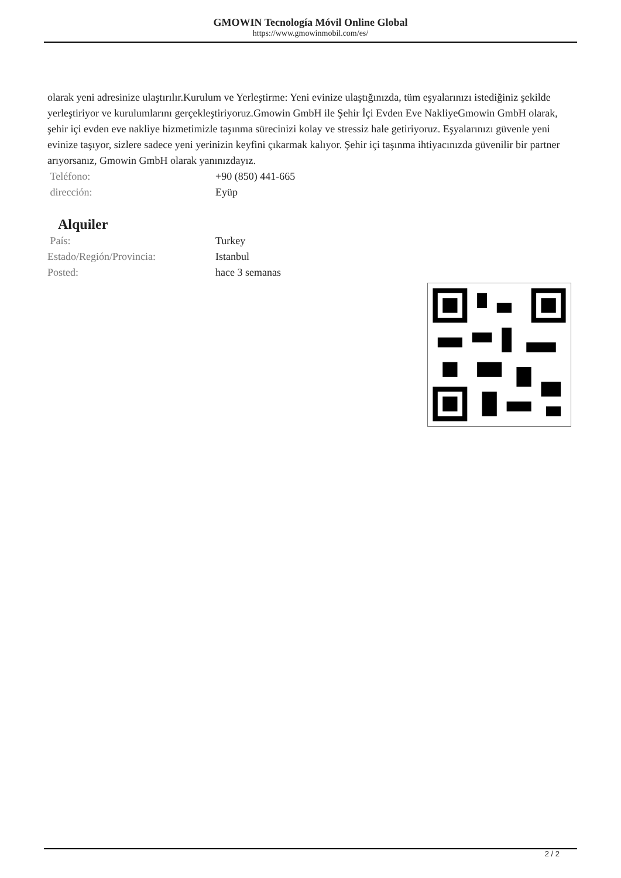GMOWIN Tecnología Móvil Online Global
https://www.gmowinmobil.com/es/
olarak yeni adresinize ulaştırılır.Kurulum ve Yerleştirme: Yeni evinize ulaştığınızda, tüm eşyalarınızı istediğiniz şekilde yerleştiriyor ve kurulumlarını gerçekleştiriyoruz.Gmowin GmbH ile Şehir İçi Evden Eve NakliyeGmowin GmbH olarak, şehir içi evden eve nakliye hizmetimizle taşınma sürecinizi kolay ve stressiz hale getiriyoruz. Eşyalarınızı güvenle yeni evinize taşıyor, sizlere sadece yeni yerinizin keyfini çıkarmak kalıyor. Şehir içi taşınma ihtiyacınızda güvenilir bir partner arıyorsanız, Gmowin GmbH olarak yanınızdayız.
| Teléfono: | +90 (850) 441-665 |
| dirección: | Eyüp |
Alquiler
| País: | Turkey |
| Estado/Región/Provincia: | Istanbul |
| Posted: | hace 3 semanas |
2 / 2